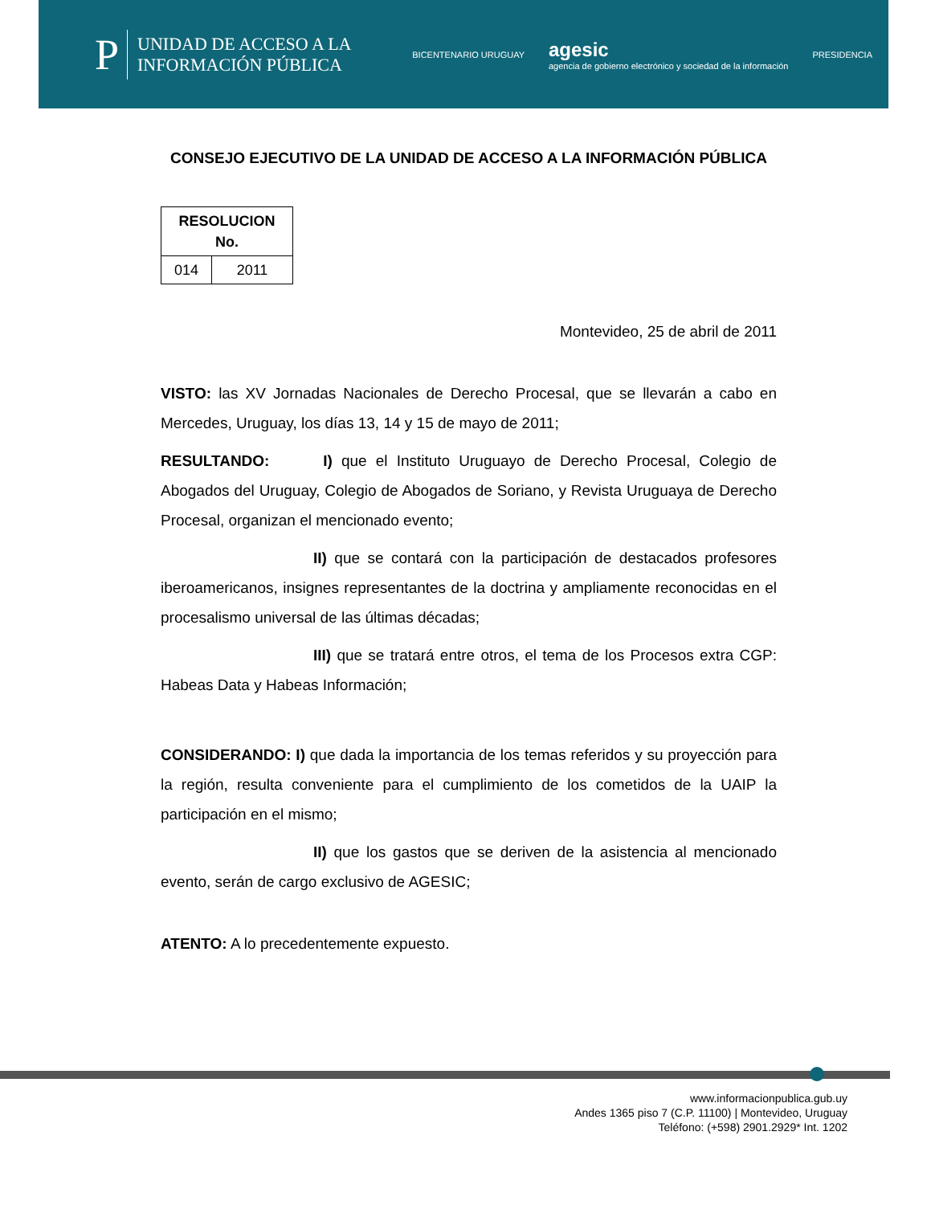P UNIDAD DE ACCESO A LA
INFORMACIÓN PÚBLICA
BICENTENARIO URUGUAY agesic
agencia de gobierno electrónico y sociedad de la información PRESIDENCIA
CONSEJO EJECUTIVO DE LA UNIDAD DE ACCESO A LA INFORMACIÓN PÚBLICA
| RESOLUCION No. | |
| --- | --- |
| 014 | 2011 |
Montevideo, 25 de abril de 2011
VISTO: las XV Jornadas Nacionales de Derecho Procesal, que se llevarán a cabo en Mercedes, Uruguay, los días 13, 14 y 15 de mayo de 2011;
RESULTANDO: I) que el Instituto Uruguayo de Derecho Procesal, Colegio de Abogados del Uruguay, Colegio de Abogados de Soriano, y Revista Uruguaya de Derecho Procesal, organizan el mencionado evento;
II) que se contará con la participación de destacados profesores iberoamericanos, insignes representantes de la doctrina y ampliamente reconocidas en el procesalismo universal de las últimas décadas;
III) que se tratará entre otros, el tema de los Procesos extra CGP: Habeas Data y Habeas Información;
CONSIDERANDO: I) que dada la importancia de los temas referidos y su proyección para la región, resulta conveniente para el cumplimiento de los cometidos de la UAIP la participación en el mismo;
II) que los gastos que se deriven de la asistencia al mencionado evento, serán de cargo exclusivo de AGESIC;
ATENTO: A lo precedentemente expuesto.
www.informacionpublica.gub.uy
Andes 1365 piso 7 (C.P. 11100) | Montevideo, Uruguay
Teléfono: (+598) 2901.2929* Int. 1202